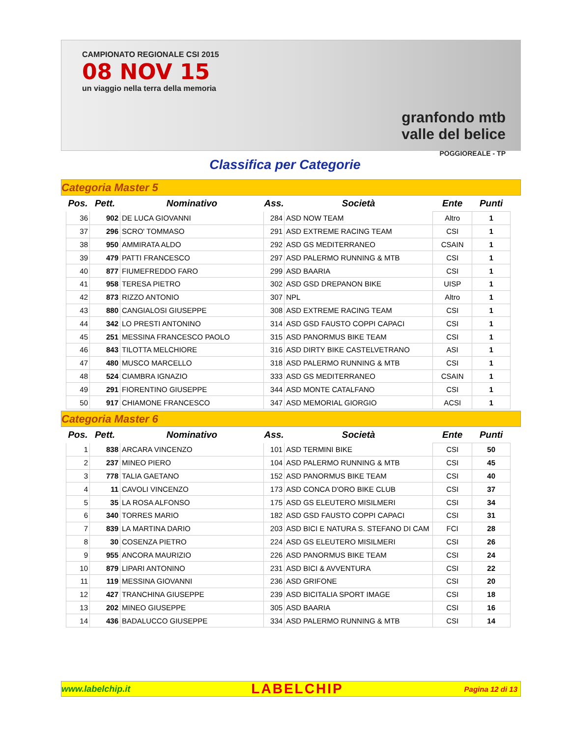CAMPIONATO REGIONALE CSI 2015
08 NOV 15
un viaggio nella terra della memoria
granfondo mtb
valle del belice
POGGIOREALE - TP
Classifica per Categorie
Categoria Master 5
| Pos. | Pett. | Nominativo | Ass. | Società | Ente | Punti |
| --- | --- | --- | --- | --- | --- | --- |
| 36 | 902 | DE LUCA GIOVANNI | 284 | ASD NOW TEAM | Altro | 1 |
| 37 | 296 | SCRO' TOMMASO | 291 | ASD EXTREME RACING TEAM | CSI | 1 |
| 38 | 950 | AMMIRATA ALDO | 292 | ASD GS MEDITERRANEO | CSAIN | 1 |
| 39 | 479 | PATTI FRANCESCO | 297 | ASD PALERMO RUNNING & MTB | CSI | 1 |
| 40 | 877 | FIUMEFREDDO FARO | 299 | ASD BAARIA | CSI | 1 |
| 41 | 958 | TERESA PIETRO | 302 | ASD GSD DREPANON BIKE | UISP | 1 |
| 42 | 873 | RIZZO ANTONIO | 307 | NPL | Altro | 1 |
| 43 | 880 | CANGIALOSI GIUSEPPE | 308 | ASD EXTREME RACING TEAM | CSI | 1 |
| 44 | 342 | LO PRESTI ANTONINO | 314 | ASD GSD FAUSTO COPPI CAPACI | CSI | 1 |
| 45 | 251 | MESSINA FRANCESCO PAOLO | 315 | ASD PANORMUS BIKE TEAM | CSI | 1 |
| 46 | 843 | TILOTTA MELCHIORE | 316 | ASD DIRTY BIKE CASTELVETRANO | ASI | 1 |
| 47 | 480 | MUSCO MARCELLO | 318 | ASD PALERMO RUNNING & MTB | CSI | 1 |
| 48 | 524 | CIAMBRA IGNAZIO | 333 | ASD GS MEDITERRANEO | CSAIN | 1 |
| 49 | 291 | FIORENTINO GIUSEPPE | 344 | ASD MONTE CATALFANO | CSI | 1 |
| 50 | 917 | CHIAMONE FRANCESCO | 347 | ASD MEMORIAL GIORGIO | ACSI | 1 |
Categoria Master 6
| Pos. | Pett. | Nominativo | Ass. | Società | Ente | Punti |
| --- | --- | --- | --- | --- | --- | --- |
| 1 | 838 | ARCARA VINCENZO | 101 | ASD TERMINI BIKE | CSI | 50 |
| 2 | 237 | MINEO PIERO | 104 | ASD PALERMO RUNNING & MTB | CSI | 45 |
| 3 | 778 | TALIA GAETANO | 152 | ASD PANORMUS BIKE TEAM | CSI | 40 |
| 4 | 11 | CAVOLI VINCENZO | 173 | ASD CONCA D'ORO BIKE CLUB | CSI | 37 |
| 5 | 35 | LA ROSA ALFONSO | 175 | ASD GS ELEUTERO MISILMERI | CSI | 34 |
| 6 | 340 | TORRES MARIO | 182 | ASD GSD FAUSTO COPPI CAPACI | CSI | 31 |
| 7 | 839 | LA MARTINA DARIO | 203 | ASD BICI E NATURA S. STEFANO DI CAM | FCI | 28 |
| 8 | 30 | COSENZA PIETRO | 224 | ASD GS ELEUTERO MISILMERI | CSI | 26 |
| 9 | 955 | ANCORA MAURIZIO | 226 | ASD PANORMUS BIKE TEAM | CSI | 24 |
| 10 | 879 | LIPARI ANTONINO | 231 | ASD BICI & AVVENTURA | CSI | 22 |
| 11 | 119 | MESSINA GIOVANNI | 236 | ASD GRIFONE | CSI | 20 |
| 12 | 427 | TRANCHINA GIUSEPPE | 239 | ASD BICITALIA SPORT IMAGE | CSI | 18 |
| 13 | 202 | MINEO GIUSEPPE | 305 | ASD BAARIA | CSI | 16 |
| 14 | 436 | BADALUCCO GIUSEPPE | 334 | ASD PALERMO RUNNING & MTB | CSI | 14 |
www.labelchip.it LABELCHIP Pagina 12 di 13